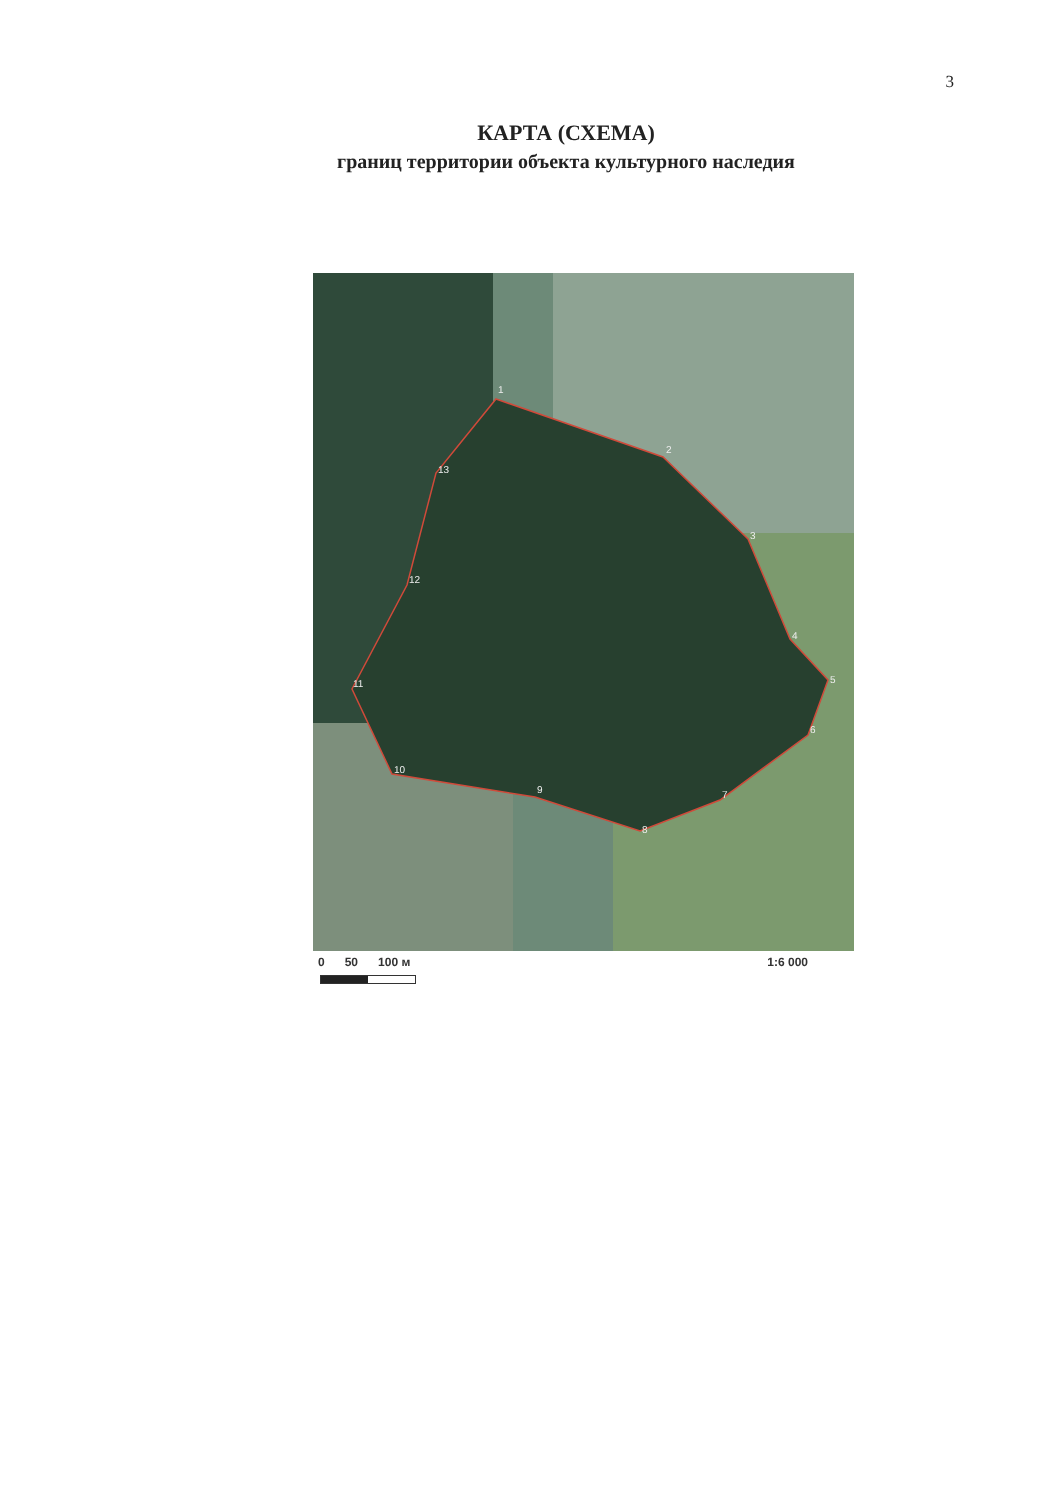3
КАРТА (СХЕМА)
границ территории объекта культурного наследия
1
2
3
4
5
6
7
8
9
10
11
12
13
0 50 100 м 1:6 000